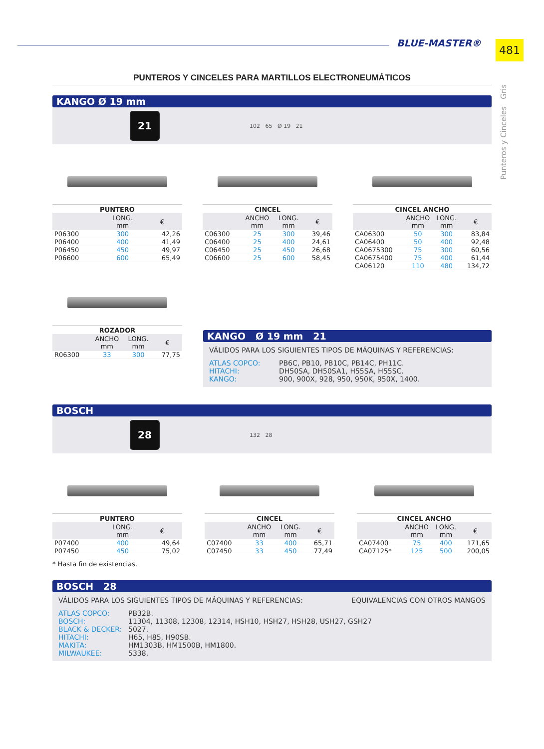BLUE-MASTER® 481
Punteros y Cinceles Gris
PUNTEROS Y CINCELES PARA MARTILLOS ELECTRONEUMÁTICOS
KANGO Ø 19 mm
21
102 65 Ø 19 21
PUNTERO
| | LONG. mm | € |
| --- | --- | --- |
| P06300 | 300 | 42,26 |
| P06400 | 400 | 41,49 |
| P06450 | 450 | 49,97 |
| P06600 | 600 | 65,49 |
CINCEL
| | ANCHO mm | LONG. mm | € |
| --- | --- | --- | --- |
| C06300 | 25 | 300 | 39,46 |
| C06400 | 25 | 400 | 24,61 |
| C06450 | 25 | 450 | 26,68 |
| C06600 | 25 | 600 | 58,45 |
CINCEL ANCHO
| | ANCHO mm | LONG. mm | € |
| --- | --- | --- | --- |
| CA06300 | 50 | 300 | 83,84 |
| CA06400 | 50 | 400 | 92,48 |
| CA0675300 | 75 | 300 | 60,56 |
| CA0675400 | 75 | 400 | 61,44 |
| CA06120 | 110 | 480 | 134,72 |
ROZADOR
| | ANCHO mm | LONG. mm | € |
| --- | --- | --- | --- |
| R06300 | 33 | 300 | 77,75 |
KANGO Ø 19 mm 21
VÁLIDOS PARA LOS SIGUIENTES TIPOS DE MÁQUINAS Y REFERENCIAS:
ATLAS COPCO: PB6C, PB10, PB10C, PB14C, PH11C.
HITACHI: DH50SA, DH50SA1, H55SA, H55SC.
KANGO: 900, 900X, 928, 950, 950K, 950X, 1400.
BOSCH
28
132 28
PUNTERO
| | LONG. mm | € |
| --- | --- | --- |
| P07400 | 400 | 49,64 |
| P07450 | 450 | 75,02 |
CINCEL
| | ANCHO mm | LONG. mm | € |
| --- | --- | --- | --- |
| C07400 | 33 | 400 | 65,71 |
| C07450 | 33 | 450 | 77,49 |
CINCEL ANCHO
| | ANCHO mm | LONG. mm | € |
| --- | --- | --- | --- |
| CA07400 | 75 | 400 | 171,65 |
| CA07125* | 125 | 500 | 200,05 |
* Hasta fin de existencias.
BOSCH 28
VÁLIDOS PARA LOS SIGUIENTES TIPOS DE MÁQUINAS Y REFERENCIAS: EQUIVALENCIAS CON OTROS MANGOS
ATLAS COPCO: PB32B.
BOSCH: 11304, 11308, 12308, 12314, HSH10, HSH27, HSH28, USH27, GSH27
BLACK & DECKER: 5027.
HITACHI: H65, H85, H90SB.
MAKITA: HM1303B, HM1500B, HM1800.
MILWAUKEE: 5338.